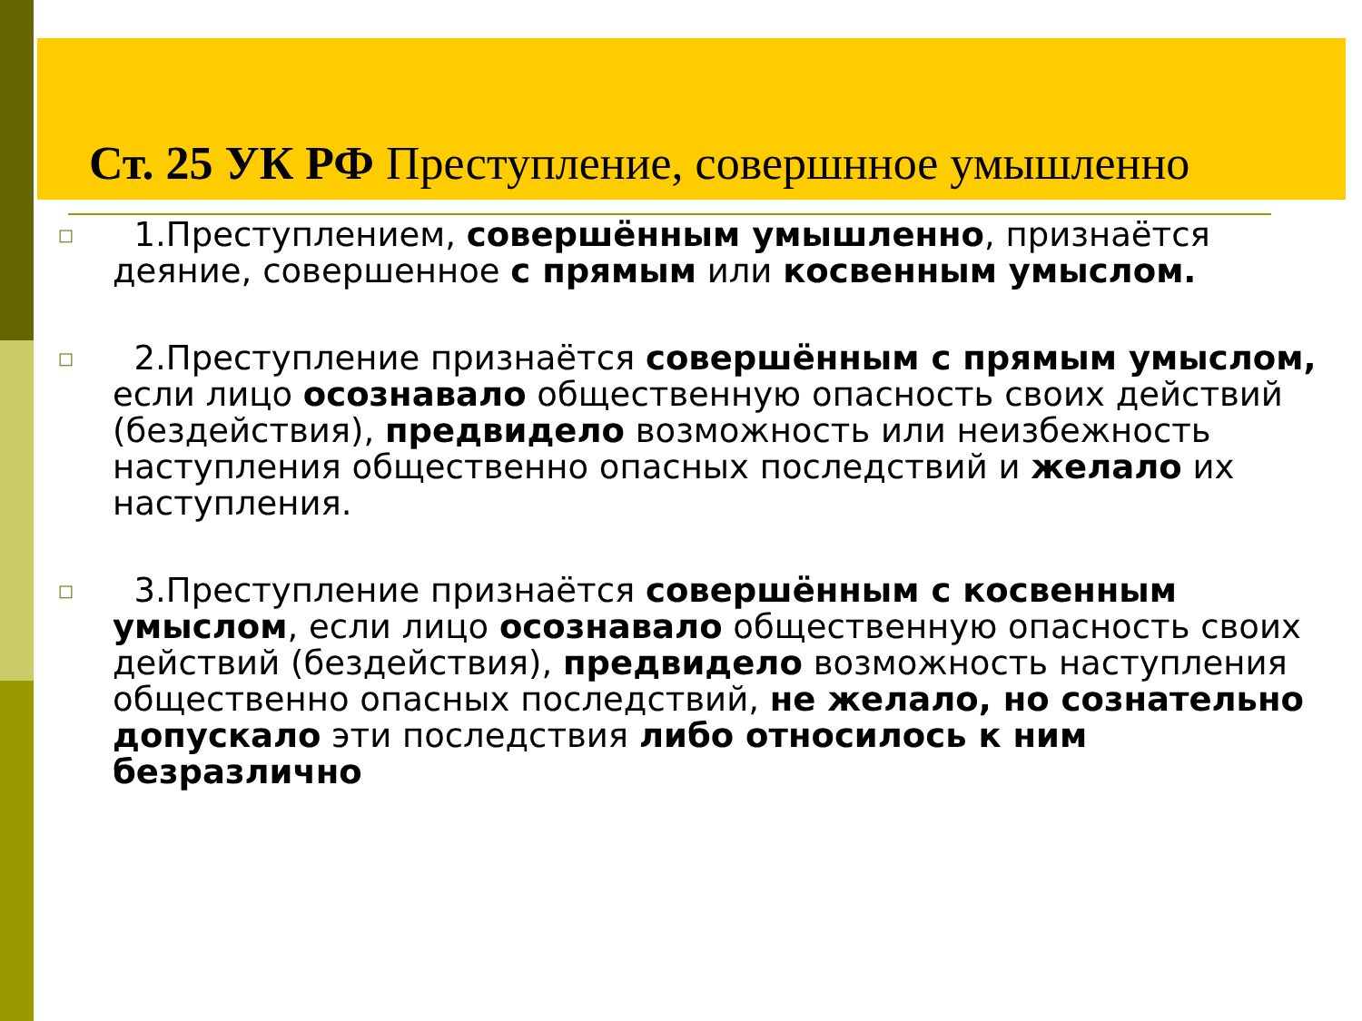Ст. 25 УК РФ Преступление, совершнное умышленно
□
1.Преступлением, совершённым умышленно, признаётся деяние, совершенное с прямым или косвенным умыслом.
□
2.Преступление признаётся совершённым с прямым умыслом, если лицо осознавало общественную опасность своих действий (бездействия), предвидело возможность или неизбежность наступления общественно опасных последствий и желало их наступления.
□
3.Преступление признаётся совершённым с косвенным умыслом, если лицо осознавало общественную опасность своих действий (бездействия), предвидело возможность наступления общественно опасных последствий, не желало, но сознательно допускало эти последствия либо относилось к ним безразлично